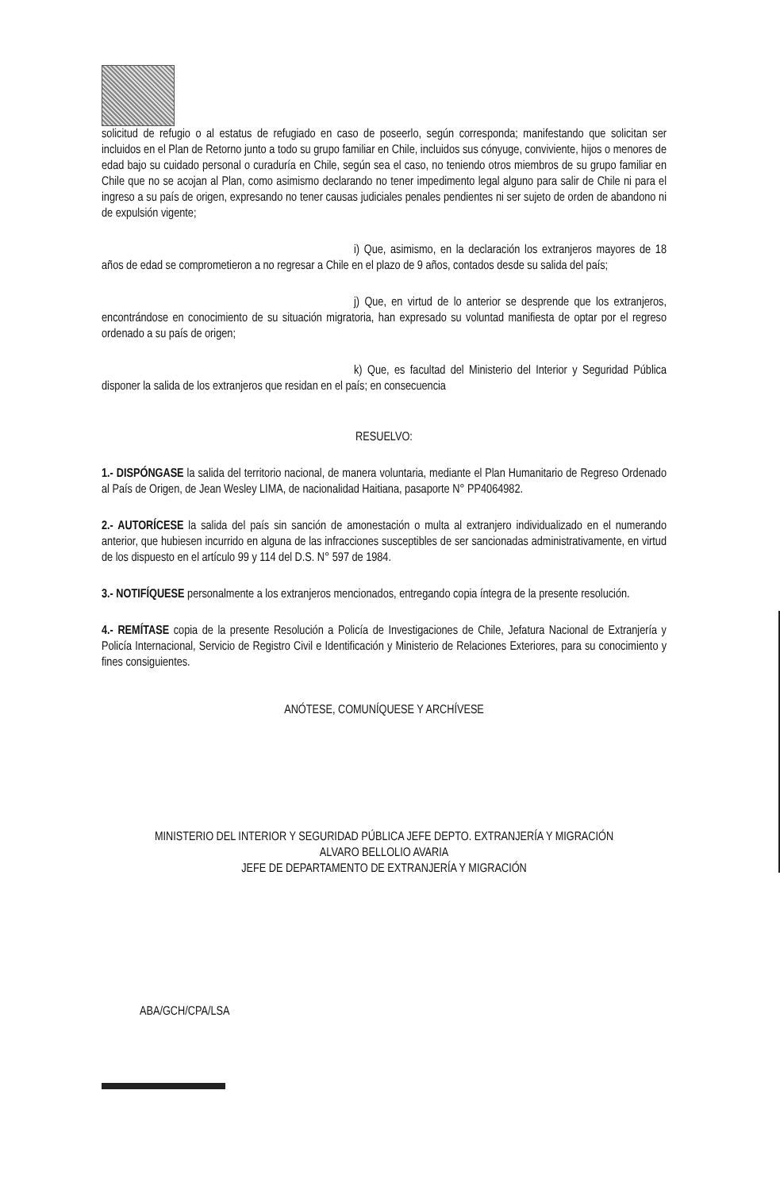solicitud de refugio o al estatus de refugiado en caso de poseerlo, según corresponda; manifestando que solicitan ser incluidos en el Plan de Retorno junto a todo su grupo familiar en Chile, incluidos sus cónyuge, conviviente, hijos o menores de edad bajo su cuidado personal o curaduría en Chile, según sea el caso, no teniendo otros miembros de su grupo familiar en Chile que no se acojan al Plan, como asimismo declarando no tener impedimento legal alguno para salir de Chile ni para el ingreso a su país de origen, expresando no tener causas judiciales penales pendientes ni ser sujeto de orden de abandono ni de expulsión vigente;
i) Que, asimismo, en la declaración los extranjeros mayores de 18 años de edad se comprometieron a no regresar a Chile en el plazo de 9 años, contados desde su salida del país;
j) Que, en virtud de lo anterior se desprende que los extranjeros, encontrándose en conocimiento de su situación migratoria, han expresado su voluntad manifiesta de optar por el regreso ordenado a su país de origen;
k) Que, es facultad del Ministerio del Interior y Seguridad Pública disponer la salida de los extranjeros que residan en el país; en consecuencia
RESUELVO:
1.- DISPÓNGASE la salida del territorio nacional, de manera voluntaria, mediante el Plan Humanitario de Regreso Ordenado al País de Origen, de Jean Wesley LIMA, de nacionalidad Haitiana, pasaporte N° PP4064982.
2.- AUTORÍCESE la salida del país sin sanción de amonestación o multa al extranjero individualizado en el numerando anterior, que hubiesen incurrido en alguna de las infracciones susceptibles de ser sancionadas administrativamente, en virtud de los dispuesto en el artículo 99 y 114 del D.S. N° 597 de 1984.
3.- NOTIFÍQUESE personalmente a los extranjeros mencionados, entregando copia íntegra de la presente resolución.
4.- REMÍTASE copia de la presente Resolución a Policía de Investigaciones de Chile, Jefatura Nacional de Extranjería y Policía Internacional, Servicio de Registro Civil e Identificación y Ministerio de Relaciones Exteriores, para su conocimiento y fines consiguientes.
ANÓTESE, COMUNÍQUESE Y ARCHÍVESE
MINISTERIO DEL INTERIOR Y SEGURIDAD PÚBLICA JEFE DEPTO. EXTRANJERÍA Y MIGRACIÓN
ALVARO BELLOLIO AVARIA
JEFE DE DEPARTAMENTO DE EXTRANJERÍA Y MIGRACIÓN
ABA/GCH/CPA/LSA